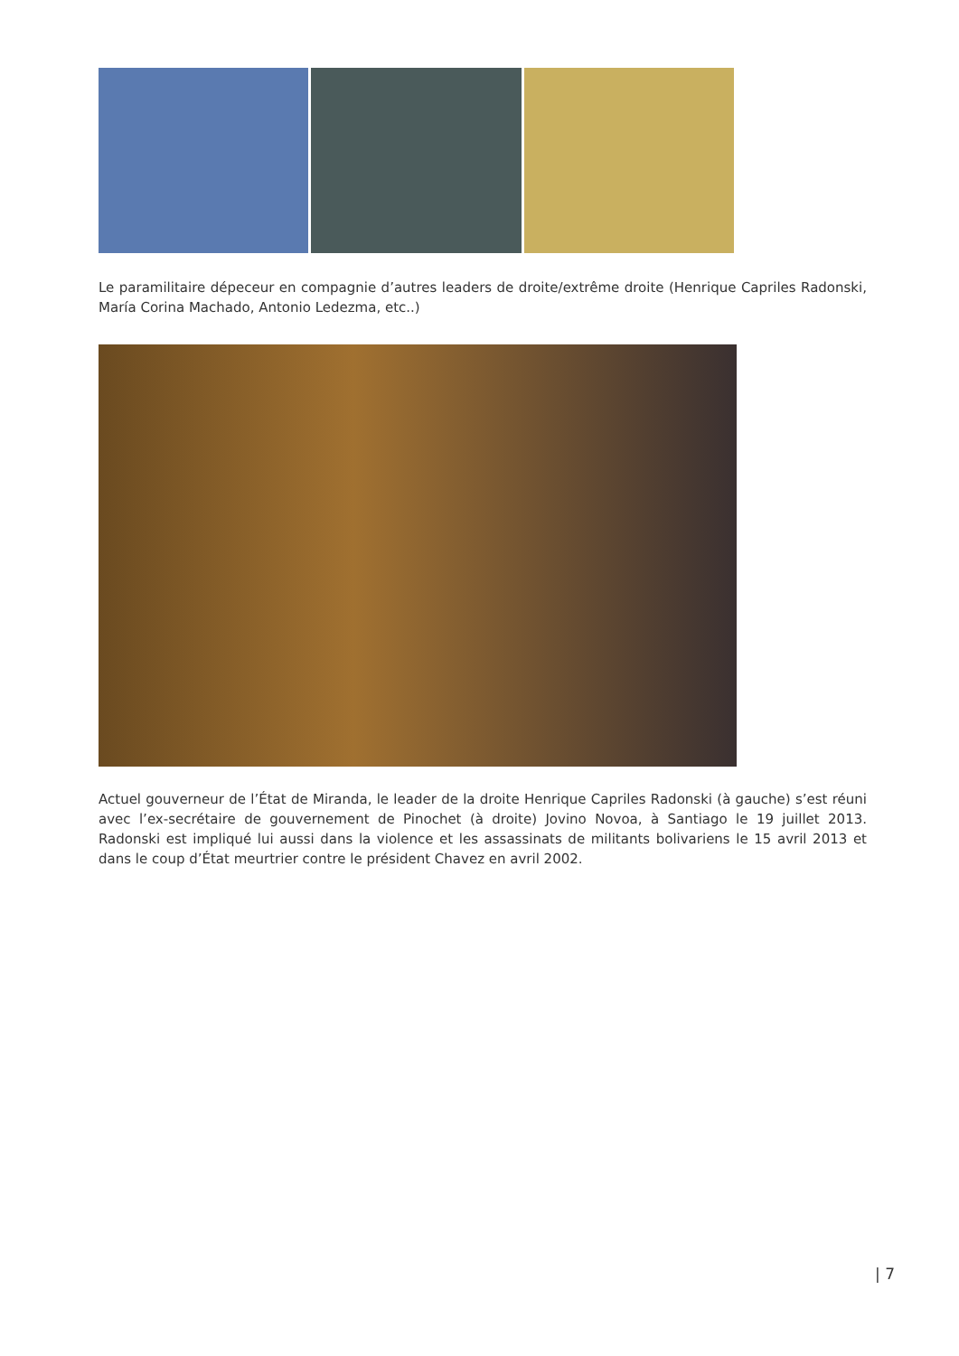Le paramilitaire dépeceur en compagnie d’autres leaders de droite/extrême droite (Henrique Capriles Radonski, María Corina Machado, Antonio Ledezma, etc..)
Actuel gouverneur de l’État de Miranda, le leader de la droite Henrique Capriles Radonski (à gauche) s’est réuni avec l’ex-secrétaire de gouvernement de Pinochet (à droite) Jovino Novoa, à Santiago le 19 juillet 2013. Radonski est impliqué lui aussi dans la violence et les assassinats de militants bolivariens le 15 avril 2013 et dans le coup d’État meurtrier contre le président Chavez en avril 2002.
| 7